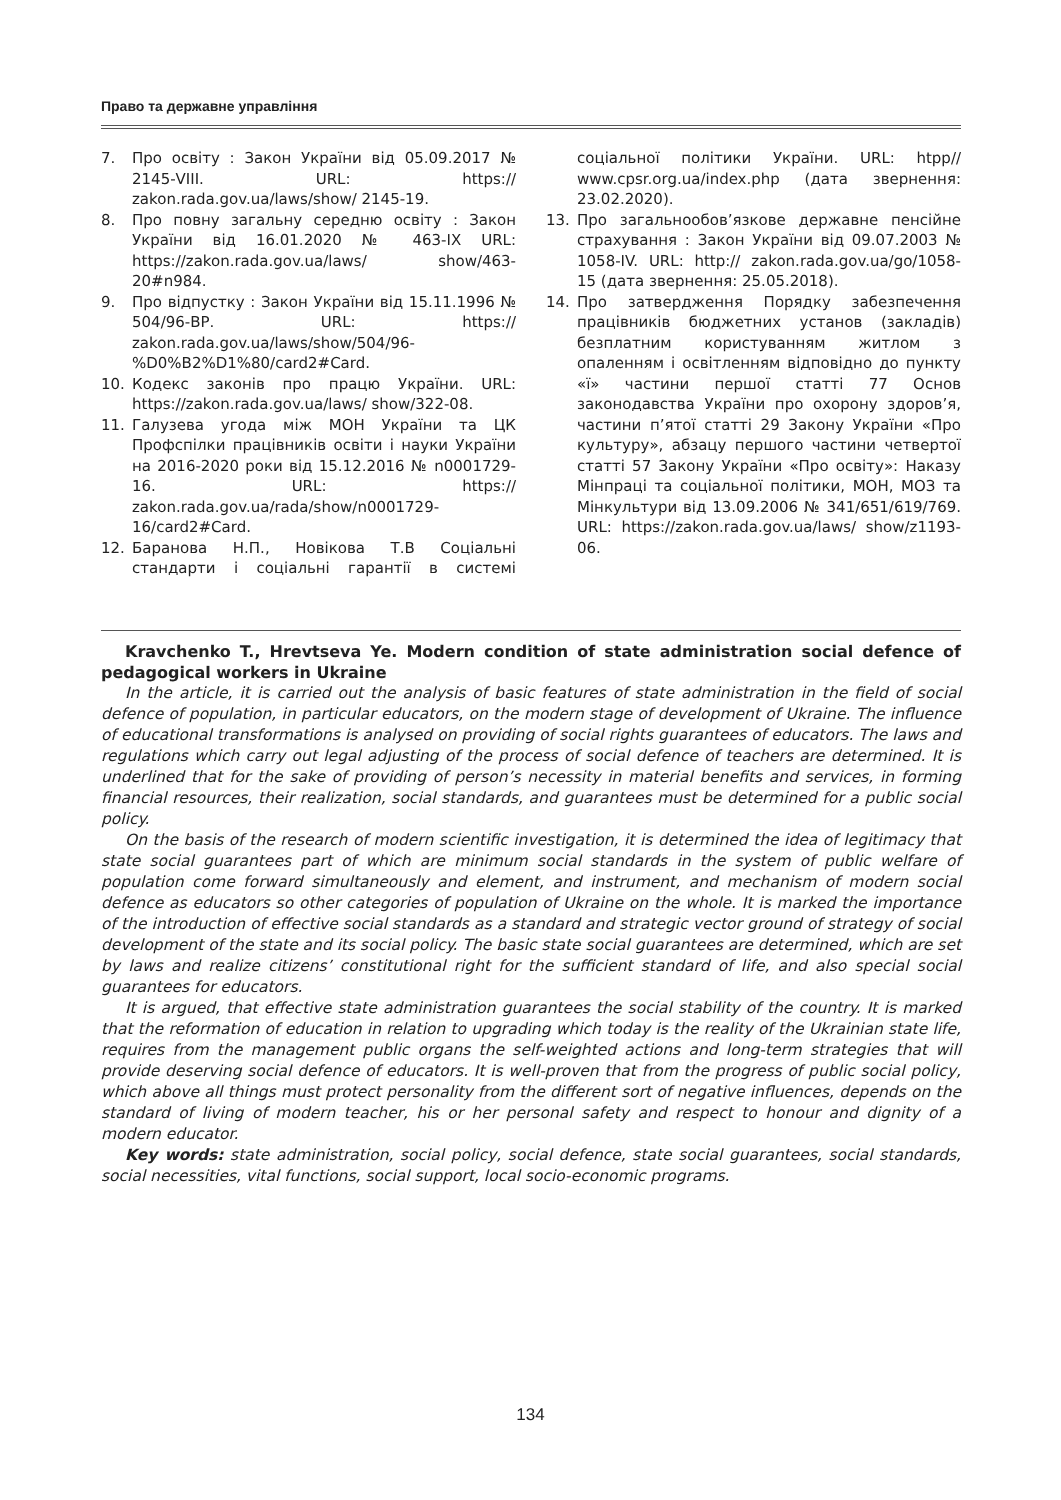Право та державне управління
7. Про освіту : Закон України від 05.09.2017 № 2145-VIII. URL: https:// zakon.rada.gov.ua/laws/show/ 2145-19.
8. Про повну загальну середню освіту : Закон України від 16.01.2020 № 463-IX URL: https://zakon.rada.gov.ua/laws/ show/463-20#n984.
9. Про відпустку : Закон України від 15.11.1996 № 504/96-ВР. URL: https:// zakon.rada.gov.ua/laws/show/504/96-%D0%B2%D1%80/card2#Card.
10. Кодекс законів про працю України. URL: https://zakon.rada.gov.ua/laws/ show/322-08.
11. Галузева угода між МОН України та ЦК Профспілки працівників освіти і науки України на 2016-2020 роки від 15.12.2016 № n0001729-16. URL: https:// zakon.rada.gov.ua/rada/show/n0001729-16/card2#Card.
12. Баранова Н.П., Новікова Т.В Соціальні стандарти і соціальні гарантії в системі соціальної політики України. URL: htpp// www.cpsr.org.ua/index.php (дата звернення: 23.02.2020).
13. Про загальнообов’язкове державне пенсійне страхування : Закон України від 09.07.2003 № 1058-IV. URL: http:// zakon.rada.gov.ua/go/1058-15 (дата звернення: 25.05.2018).
14. Про затвердження Порядку забезпечення працівників бюджетних установ (закладів) безплатним користуванням житлом з опаленням і освітленням відповідно до пункту «ї» частини першої статті 77 Основ законодавства України про охорону здоров’я, частини п’ятої статті 29 Закону України «Про культуру», абзацу першого частини четвертої статті 57 Закону України «Про освіту»: Наказу Мінпраці та соціальної політики, МОН, МОЗ та Мінкультури від 13.09.2006 № 341/651/619/769. URL: https://zakon.rada.gov.ua/laws/ show/z1193-06.
Kravchenko T., Hrevtseva Ye. Modern condition of state administration social defence of pedagogical workers in Ukraine
In the article, it is carried out the analysis of basic features of state administration in the field of social defence of population, in particular educators, on the modern stage of development of Ukraine. The influence of educational transformations is analysed on providing of social rights guarantees of educators. The laws and regulations which carry out legal adjusting of the process of social defence of teachers are determined. It is underlined that for the sake of providing of person’s necessity in material benefits and services, in forming financial resources, their realization, social standards, and guarantees must be determined for a public social policy.
On the basis of the research of modern scientific investigation, it is determined the idea of legitimacy that state social guarantees part of which are minimum social standards in the system of public welfare of population come forward simultaneously and element, and instrument, and mechanism of modern social defence as educators so other categories of population of Ukraine on the whole. It is marked the importance of the introduction of effective social standards as a standard and strategic vector ground of strategy of social development of the state and its social policy. The basic state social guarantees are determined, which are set by laws and realize citizens’ constitutional right for the sufficient standard of life, and also special social guarantees for educators.
It is argued, that effective state administration guarantees the social stability of the country. It is marked that the reformation of education in relation to upgrading which today is the reality of the Ukrainian state life, requires from the management public organs the self-weighted actions and long-term strategies that will provide deserving social defence of educators. It is well-proven that from the progress of public social policy, which above all things must protect personality from the different sort of negative influences, depends on the standard of living of modern teacher, his or her personal safety and respect to honour and dignity of a modern educator.
Key words: state administration, social policy, social defence, state social guarantees, social standards, social necessities, vital functions, social support, local socio-economic programs.
134